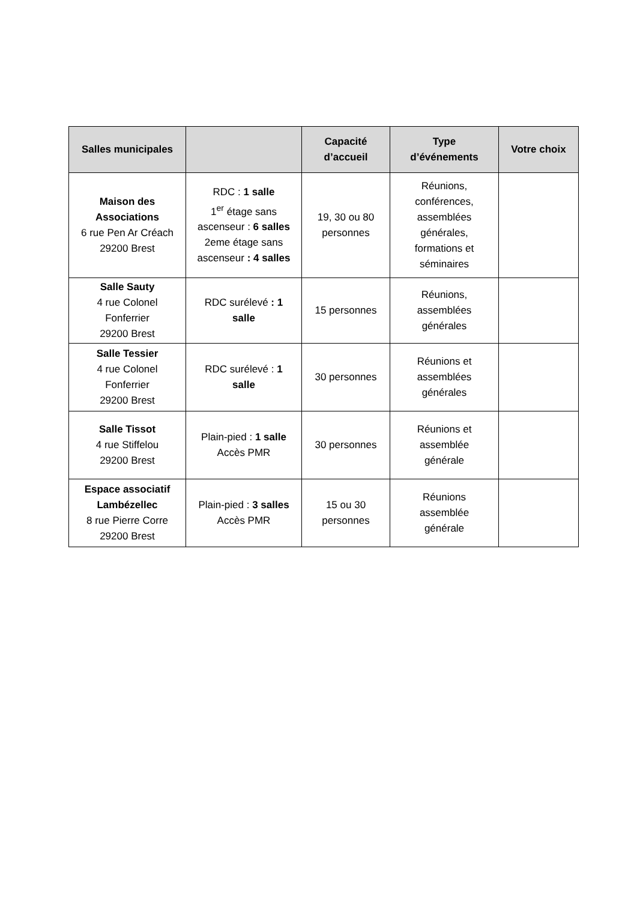| Salles municipales | | Capacité d’accueil | Type d’événements | Votre choix |
| --- | --- | --- | --- | --- |
| Maison des Associations 6 rue Pen Ar Créach 29200 Brest | RDC : 1 salle 1<sup>er</sup> étage sans ascenseur : 6 salles 2eme étage sans ascenseur : 4 salles | 19, 30 ou 80 personnes | Réunions, conférences, assemblées générales, formations et séminaires | |
| Salle Sauty 4 rue Colonel Fonferrier 29200 Brest | RDC surélevé : 1 salle | 15 personnes | Réunions, assemblées générales | |
| Salle Tessier 4 rue Colonel Fonferrier 29200 Brest | RDC surélevé : 1 salle | 30 personnes | Réunions et assemblées générales | |
| Salle Tissot 4 rue Stiffelou 29200 Brest | Plain-pied : 1 salle Accès PMR | 30 personnes | Réunions et assemblée générale | |
| Espace associatif Lambézellec 8 rue Pierre Corre 29200 Brest | Plain-pied : 3 salles Accès PMR | 15 ou 30 personnes | Réunions assemblée générale | |